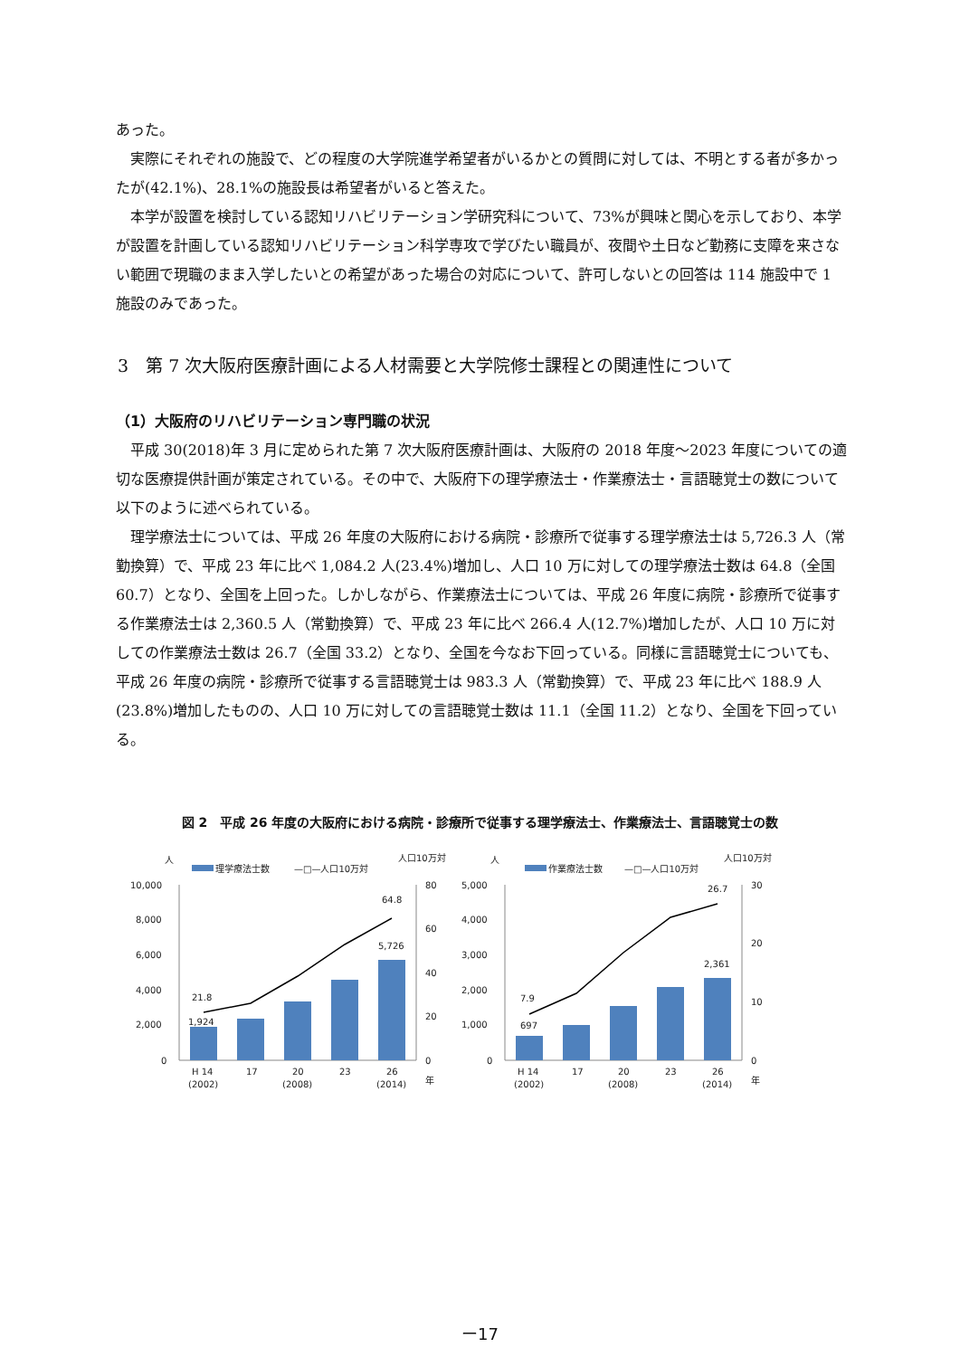あった。
実際にそれぞれの施設で、どの程度の大学院進学希望者がいるかとの質問に対しては、不明とする者が多かったが(42.1%)、28.1%の施設長は希望者がいると答えた。
本学が設置を検討している認知リハビリテーション学研究科について、73%が興味と関心を示しており、本学が設置を計画している認知リハビリテーション科学専攻で学びたい職員が、夜間や土日など勤務に支障を来さない範囲で現職のまま入学したいとの希望があった場合の対応について、許可しないとの回答は 114 施設中で 1 施設のみであった。
3　第 7 次大阪府医療計画による人材需要と大学院修士課程との関連性について
（1）大阪府のリハビリテーション専門職の状況
平成 30(2018)年 3 月に定められた第 7 次大阪府医療計画は、大阪府の 2018 年度～2023 年度についての適切な医療提供計画が策定されている。その中で、大阪府下の理学療法士・作業療法士・言語聴覚士の数について以下のように述べられている。
理学療法士については、平成 26 年度の大阪府における病院・診療所で従事する理学療法士は 5,726.3 人（常勤換算）で、平成 23 年に比べ 1,084.2 人(23.4%)増加し、人口 10 万に対しての理学療法士数は 64.8（全国 60.7）となり、全国を上回った。しかしながら、作業療法士については、平成 26 年度に病院・診療所で従事する作業療法士は 2,360.5 人（常勤換算）で、平成 23 年に比べ 266.4 人(12.7%)増加したが、人口 10 万に対しての作業療法士数は 26.7（全国 33.2）となり、全国を今なお下回っている。同様に言語聴覚士についても、平成 26 年度の病院・診療所で従事する言語聴覚士は 983.3 人（常勤換算）で、平成 23 年に比べ 188.9 人(23.8%)増加したものの、人口 10 万に対しての言語聴覚士数は 11.1（全国 11.2）となり、全国を下回っている。
図 2　平成 26 年度の大阪府における病院・診療所で従事する理学療法士、作業療法士、言語聴覚士の数
人
人口10万対
理学療法士数
—□—人口10万対
10,000
8,000
6,000
4,000
2,000
0
80
60
40
20
0
21.8
1,924
64.8
5,726
H 14
17
20
23
26
(2002)
(2008)
(2014)
年
人
人口10万対
作業療法士数
—□—人口10万対
5,000
4,000
3,000
2,000
1,000
0
30
20
10
0
7.9
697
26.7
2,361
H 14
17
20
23
26
(2002)
(2008)
(2014)
年
ー17